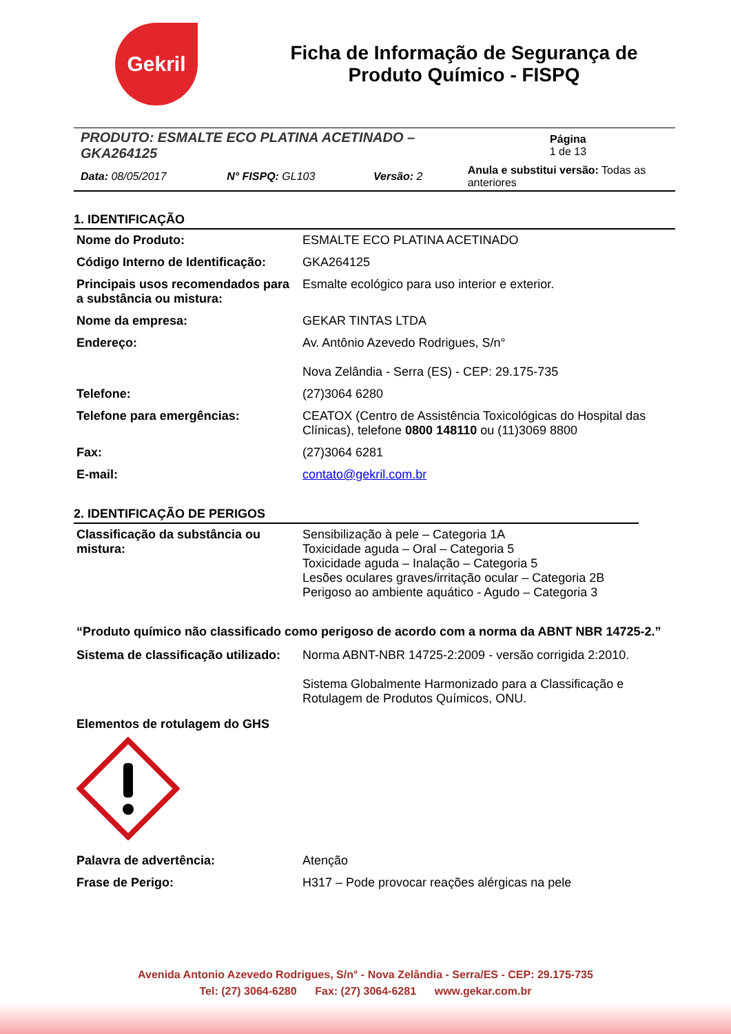Gekril
Ficha de Informação de Segurança de
Produto Químico - FISPQ
| PRODUTO: ESMALTE ECO PLATINA ACETINADO – GKA264125 | | | | Página 1 de 13 |
| Data: 08/05/2017 | N° FISPQ: GL103 | Versão: 2 | Anula e substitui versão: Todas as anteriores | |
1. IDENTIFICAÇÃO
| Nome do Produto: | ESMALTE ECO PLATINA ACETINADO |
| Código Interno de Identificação: | GKA264125 |
| Principais usos recomendados para a substância ou mistura: | Esmalte ecológico para uso interior e exterior. |
| Nome da empresa: | GEKAR TINTAS LTDA |
| Endereço: | Av. Antônio Azevedo Rodrigues, S/n° Nova Zelândia - Serra (ES) - CEP: 29.175-735 |
| Telefone: | (27)3064 6280 |
| Telefone para emergências: | CEATOX (Centro de Assistência Toxicológicas do Hospital das Clínicas), telefone 0800 148110 ou (11)3069 8800 |
| Fax: | (27)3064 6281 |
| E-mail: | contato@gekril.com.br |
2. IDENTIFICAÇÃO DE PERIGOS
| Classificação da substância ou mistura: | Sensibilização à pele – Categoria 1A Toxicidade aguda – Oral – Categoria 5 Toxicidade aguda – Inalação – Categoria 5 Lesões oculares graves/irritação ocular – Categoria 2B Perigoso ao ambiente aquático - Agudo – Categoria 3 |
“Produto químico não classificado como perigoso de acordo com a norma da ABNT NBR 14725-2.”
| Sistema de classificação utilizado: | Norma ABNT-NBR 14725-2:2009 - versão corrigida 2:2010. Sistema Globalmente Harmonizado para a Classificação e Rotulagem de Produtos Químicos, ONU. |
Elementos de rotulagem do GHS
| Palavra de advertência: | Atenção |
| Frase de Perigo: | H317 – Pode provocar reações alérgicas na pele |
Avenida Antonio Azevedo Rodrigues, S/n° - Nova Zelândia - Serra/ES - CEP: 29.175-735
Tel: (27) 3064-6280 Fax: (27) 3064-6281 www.gekar.com.br